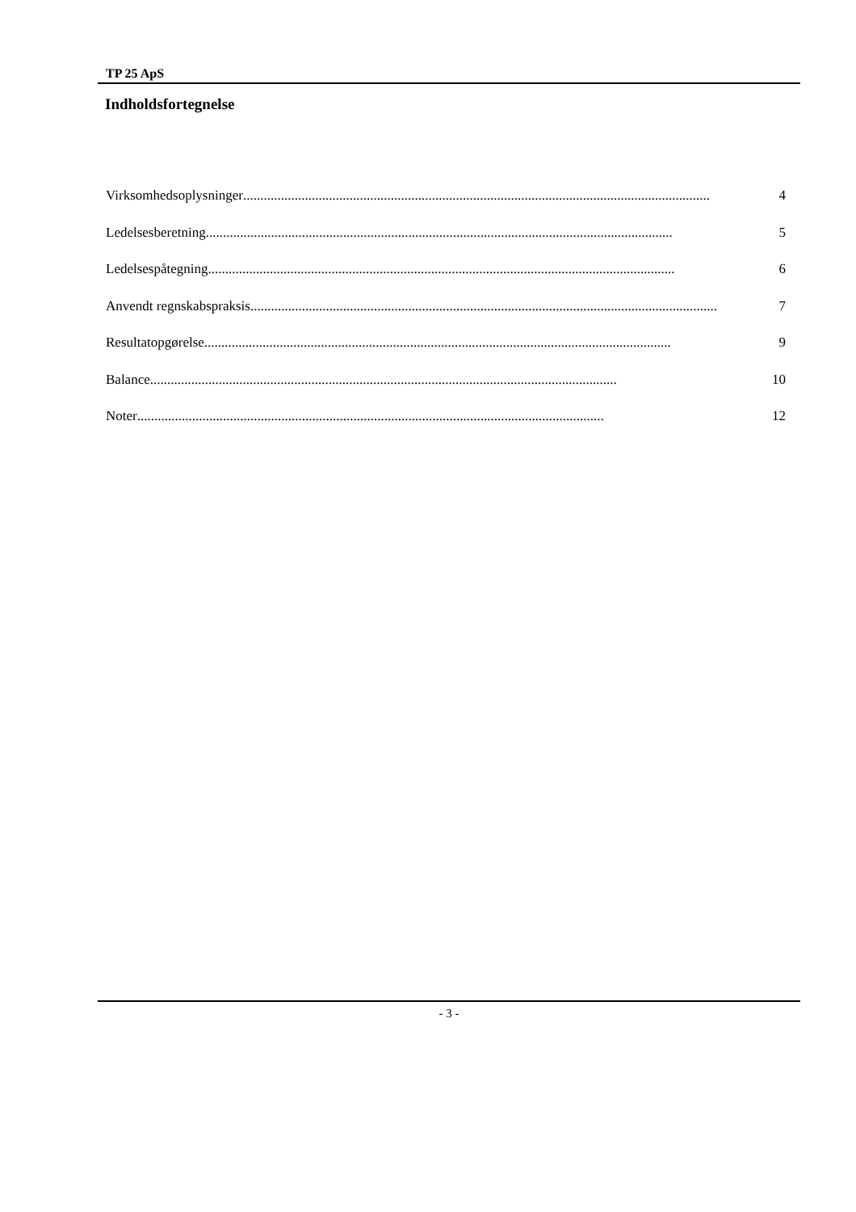TP 25 ApS
Indholdsfortegnelse
Virksomhedsoplysninger ........................................................................................................................................ 4
Ledelsesberetning........................................................................................................................................ 5
Ledelsespåtegning........................................................................................................................................ 6
Anvendt regnskabspraksis........................................................................................................................................ 7
Resultatopgørelse........................................................................................................................................ 9
Balance........................................................................................................................................ 10
Noter........................................................................................................................................ 12
- 3 -